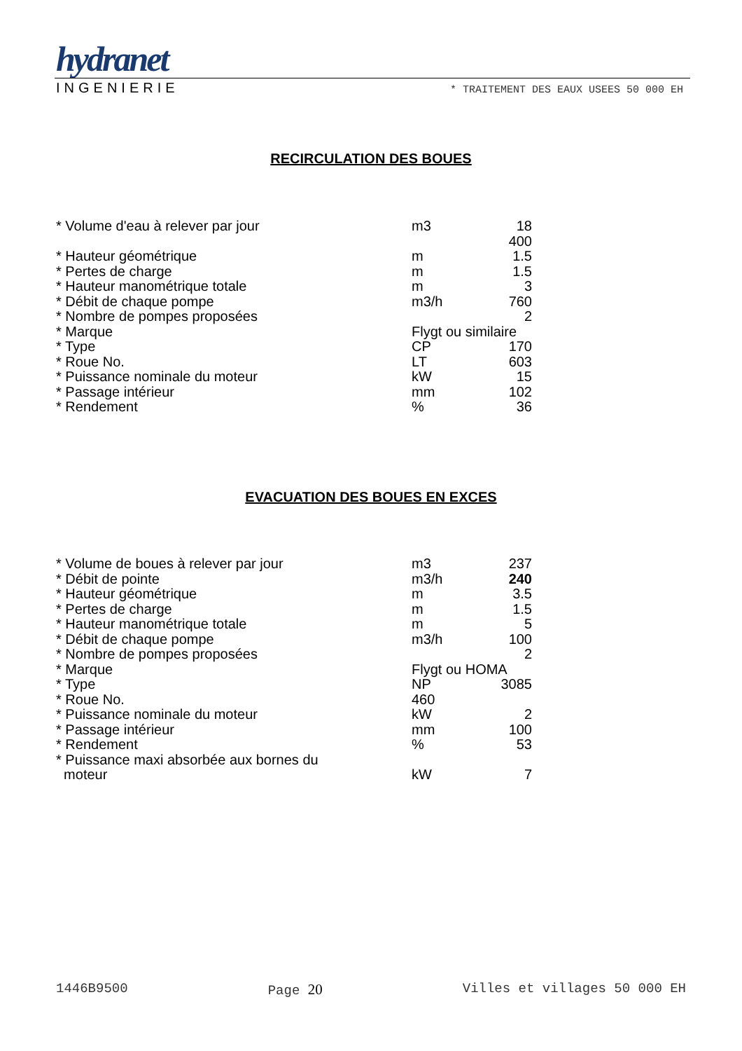hydranet
INGENIERIE * TRAITEMENT DES EAUX USEES 50 000 EH
RECIRCULATION DES BOUES
| * Volume d'eau à relever par jour | m3 | 18 400 |
| * Hauteur géométrique | m | 1.5 |
| * Pertes de charge | m | 1.5 |
| * Hauteur manométrique totale | m | 3 |
| * Débit de chaque pompe | m3/h | 760 |
| * Nombre de pompes proposées | | 2 |
| * Marque | Flygt ou similaire | |
| * Type | CP | 170 |
| * Roue No. | LT | 603 |
| * Puissance nominale du moteur | kW | 15 |
| * Passage intérieur | mm | 102 |
| * Rendement | % | 36 |
EVACUATION DES BOUES EN EXCES
| * Volume de boues à relever par jour | m3 | 237 |
| * Débit de pointe | m3/h | 240 |
| * Hauteur géométrique | m | 3.5 |
| * Pertes de charge | m | 1.5 |
| * Hauteur manométrique totale | m | 5 |
| * Débit de chaque pompe | m3/h | 100 |
| * Nombre de pompes proposées | | 2 |
| * Marque | Flygt ou HOMA | |
| * Type | NP | 3085 |
| * Roue No. | 460 | |
| * Puissance nominale du moteur | kW | 2 |
| * Passage intérieur | mm | 100 |
| * Rendement | % | 53 |
| * Puissance maxi absorbée aux bornes du moteur | kW | 7 |
1446B9500 Page 20 Villes et villages 50 000 EH